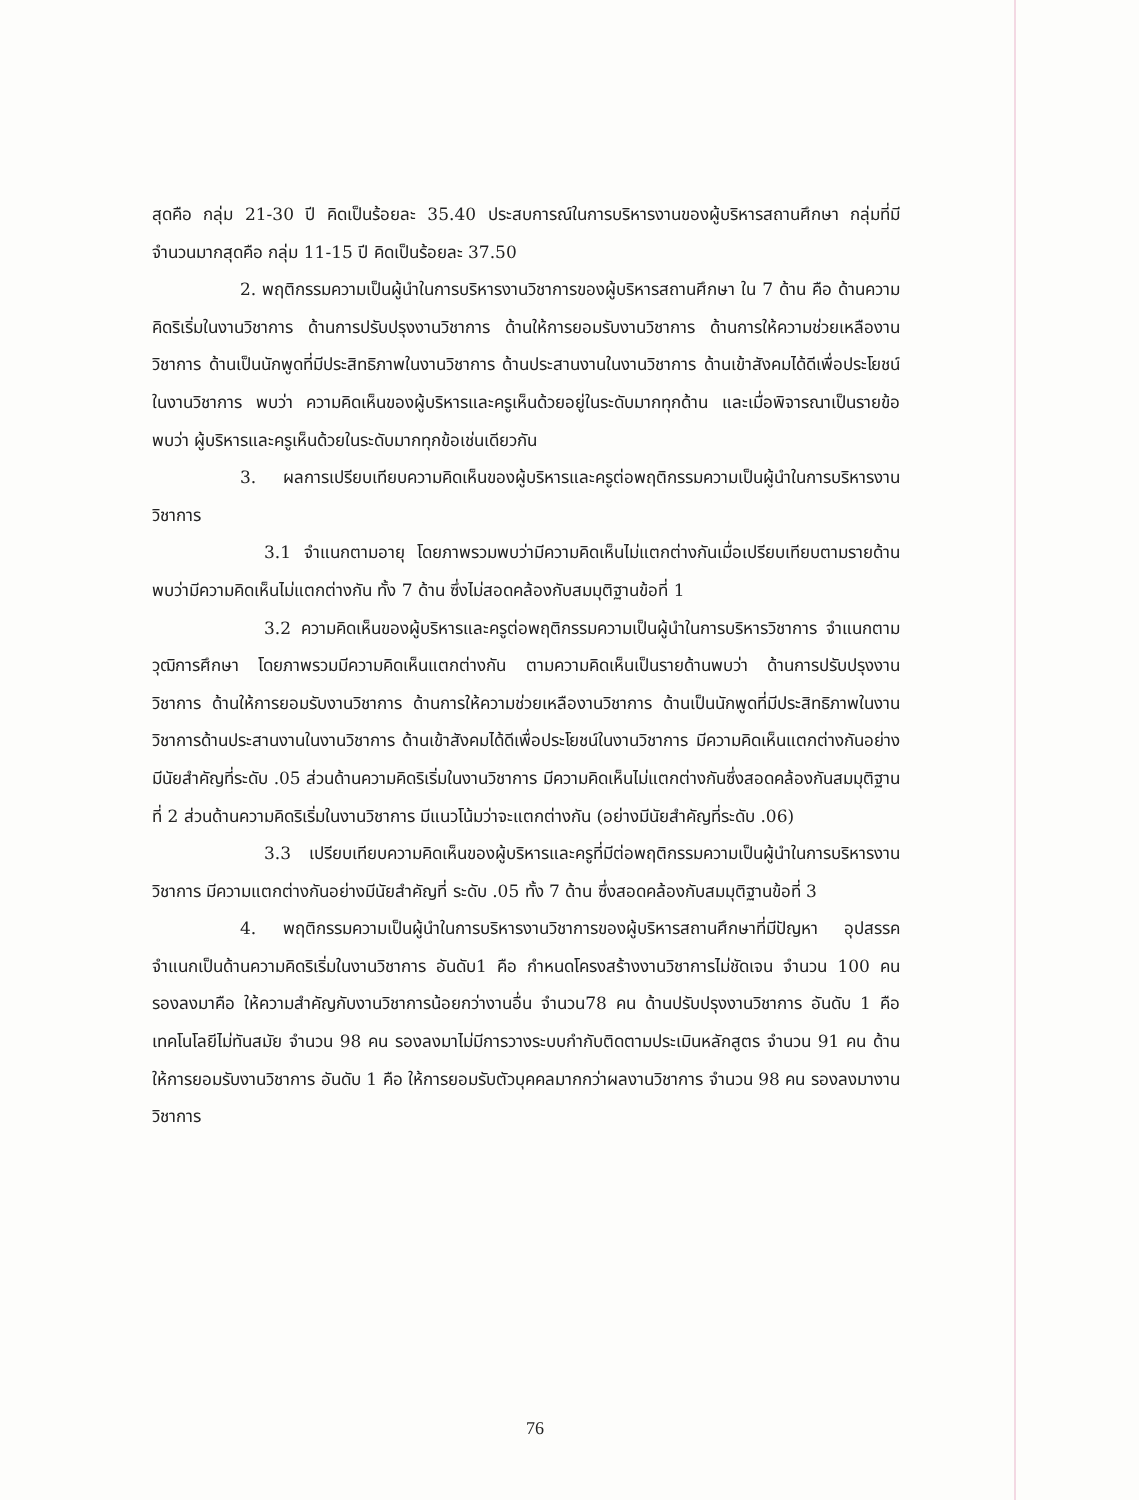สุดคือ กลุ่ม 21-30 ปี คิดเป็นร้อยละ 35.40 ประสบการณ์ในการบริหารงานของผู้บริหารสถานศึกษา กลุ่มที่มีจำนวนมากสุดคือ กลุ่ม 11-15 ปี คิดเป็นร้อยละ 37.50
2. พฤติกรรมความเป็นผู้นำในการบริหารงานวิชาการของผู้บริหารสถานศึกษา ใน 7 ด้าน คือ ด้านความคิดริเริ่มในงานวิชาการ ด้านการปรับปรุงงานวิชาการ ด้านให้การยอมรับงานวิชาการ ด้านการให้ความช่วยเหลืองานวิชาการ ด้านเป็นนักพูดที่มีประสิทธิภาพในงานวิชาการ ด้านประสานงานในงานวิชาการ ด้านเข้าสังคมได้ดีเพื่อประโยชน์ในงานวิชาการ พบว่า ความคิดเห็นของผู้บริหารและครูเห็นด้วยอยู่ในระดับมากทุกด้าน และเมื่อพิจารณาเป็นรายข้อ พบว่า ผู้บริหารและครูเห็นด้วยในระดับมากทุกข้อเช่นเดียวกัน
3. ผลการเปรียบเทียบความคิดเห็นของผู้บริหารและครูต่อพฤติกรรมความเป็นผู้นำในการบริหารงานวิชาการ
3.1 จำแนกตามอายุ โดยภาพรวมพบว่ามีความคิดเห็นไม่แตกต่างกันเมื่อเปรียบเทียบตามรายด้านพบว่ามีความคิดเห็นไม่แตกต่างกัน ทั้ง 7 ด้าน ซึ่งไม่สอดคล้องกับสมมุติฐานข้อที่ 1
3.2 ความคิดเห็นของผู้บริหารและครูต่อพฤติกรรมความเป็นผู้นำในการบริหารวิชาการ จำแนกตามวุฒิการศึกษา โดยภาพรวมมีความคิดเห็นแตกต่างกัน ตามความคิดเห็นเป็นรายด้านพบว่า ด้านการปรับปรุงงานวิชาการ ด้านให้การยอมรับงานวิชาการ ด้านการให้ความช่วยเหลืองานวิชาการ ด้านเป็นนักพูดที่มีประสิทธิภาพในงานวิชาการด้านประสานงานในงานวิชาการ ด้านเข้าสังคมได้ดีเพื่อประโยชน์ในงานวิชาการ มีความคิดเห็นแตกต่างกันอย่างมีนัยสำคัญที่ระดับ .05 ส่วนด้านความคิดริเริ่มในงานวิชาการ มีความคิดเห็นไม่แตกต่างกันซึ่งสอดคล้องกันสมมุติฐานที่ 2 ส่วนด้านความคิดริเริ่มในงานวิชาการ มีแนวโน้มว่าจะแตกต่างกัน (อย่างมีนัยสำคัญที่ระดับ .06)
3.3 เปรียบเทียบความคิดเห็นของผู้บริหารและครูที่มีต่อพฤติกรรมความเป็นผู้นำในการบริหารงานวิชาการ มีความแตกต่างกันอย่างมีนัยสำคัญที่ ระดับ .05 ทั้ง 7 ด้าน ซึ่งสอดคล้องกับสมมุติฐานข้อที่ 3
4. พฤติกรรมความเป็นผู้นำในการบริหารงานวิชาการของผู้บริหารสถานศึกษาที่มีปัญหา อุปสรรค จำแนกเป็นด้านความคิดริเริ่มในงานวิชาการ อันดับ1 คือ กำหนดโครงสร้างงานวิชาการไม่ชัดเจน จำนวน 100 คน รองลงมาคือ ให้ความสำคัญกับงานวิชาการน้อยกว่างานอื่น จำนวน78 คน ด้านปรับปรุงงานวิชาการ อันดับ 1 คือ เทคโนโลยีไม่ทันสมัย จำนวน 98 คน รองลงมาไม่มีการวางระบบกำกับติดตามประเมินหลักสูตร จำนวน 91 คน ด้านให้การยอมรับงานวิชาการ อันดับ 1 คือ ให้การยอมรับตัวบุคคลมากกว่าผลงานวิชาการ จำนวน 98 คน รองลงมางานวิชาการ
76